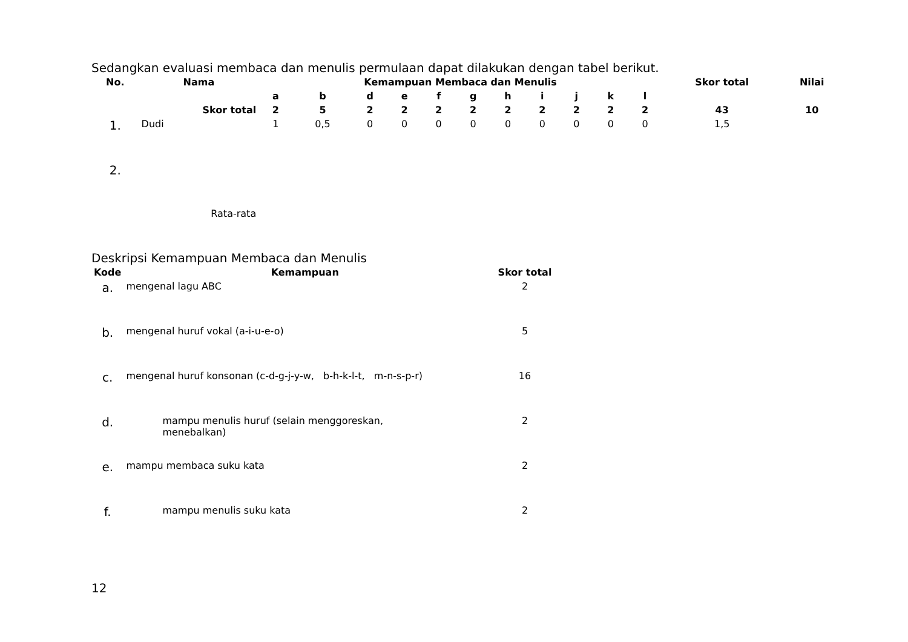Sedangkan evaluasi membaca dan menulis permulaan dapat dilakukan dengan tabel berikut.
| No. | Nama | Kemampuan Membaca dan Menulis | | | | | | | | | | | Skor total | Nilai |
| --- | --- | --- | --- | --- | --- | --- | --- | --- | --- | --- | --- | --- | --- | --- |
| | | a | b | d | e | f | g | h | i | j | k | l | | |
| | Skor total | 2 | 5 | 2 | 2 | 2 | 2 | 2 | 2 | 2 | 2 | 2 | 43 | 10 |
| 1. | Dudi | 1 | 0,5 | 0 | 0 | 0 | 0 | 0 | 0 | 0 | 0 | 0 | 1,5 | |
| 2. | | | | | | | | | | | | | | |
| | Rata-rata | | | | | | | | | | | | | |
Deskripsi Kemampuan Membaca dan Menulis
| Kode | Kemampuan | Skor total |
| --- | --- | --- |
| a. | mengenal lagu ABC | 2 |
| b. | mengenal huruf vokal (a-i-u-e-o) | 5 |
| c. | mengenal huruf konsonan (c-d-g-j-y-w, b-h-k-l-t, m-n-s-p-r) | 16 |
| d. | mampu menulis huruf (selain menggoreskan, menebalkan) | 2 |
| e. | mampu membaca suku kata | 2 |
| f. | mampu menulis suku kata | 2 |
12